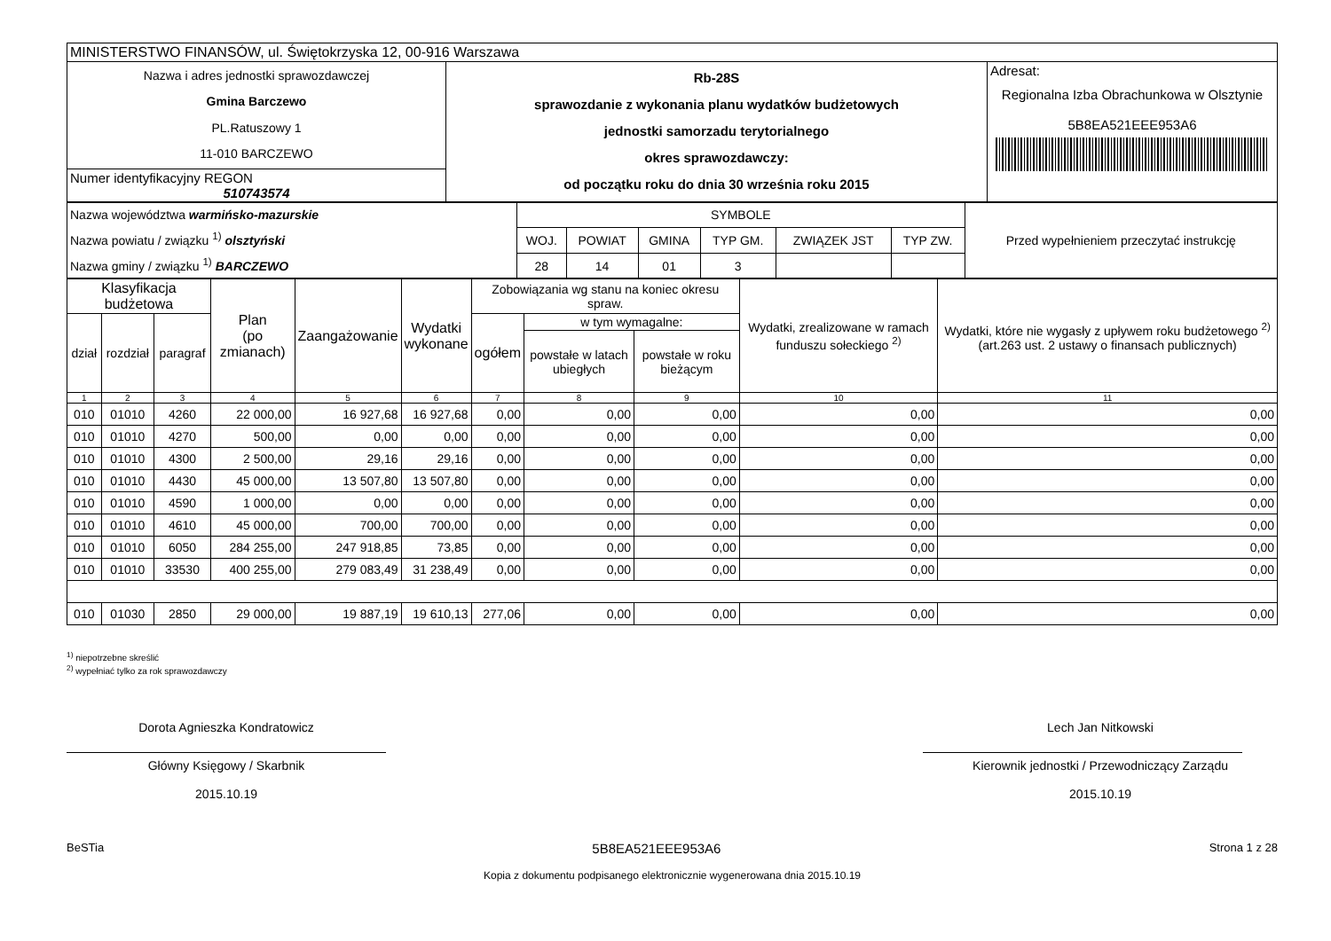| MINISTERSTWO FINANSÓW, ul. Świętokrzyska 12, 00-916 Warszawa | | |
| Nazwa i adres jednostki sprawozdawczej Gmina Barczewo PL.Ratuszowy 1 11-010 BARCZEWO | Rb-28S sprawozdanie z wykonania planu wydatków budżetowych jednostki samorzadu terytorialnego okres sprawozdawczy: od początku roku do dnia 30 września roku 2015 | Adresat: Regionalna Izba Obrachunkowa w Olsztynie 5B8EA521EEE953A6 |
| Numer identyfikacyjny REGON 510743574 | | |
| Nazwa województwa warmińsko-mazurskie Nazwa powiatu / związku <sup>1)</sup> olsztyński Nazwa gminy / związku <sup>1)</sup> BARCZEWO | SYMBOLE | | | | | | Przed wypełnieniem przeczytać instrukcję |
| | WOJ. | POWIAT | GMINA | TYP GM. | ZWIĄZEK JST | TYP ZW. | |
| | 28 | 14 | 01 | 3 | | | |
| Klasyfikacja budżetowa | | | Plan (po zmianach) | Zaangażowanie | Wydatki wykonane | Zobowiązania wg stanu na koniec okresu spraw. | | | Wydatki, zrealizowane w ramach funduszu sołeckiego <sup>2)</sup> | Wydatki, które nie wygasły z upływem roku budżetowego <sup>2)</sup> (art.263 ust. 2 ustawy o finansach publicznych) |
| --- | --- | --- | --- | --- | --- | --- | --- | --- | --- | --- |
| dział | rozdział | paragraf | | | | ogółem | w tym wymagalne: | | | |
| | | | | | | | powstałe w latach ubiegłych | powstałe w roku bieżącym | | |
| 1 | 2 | 3 | 4 | 5 | 6 | 7 | 8 | 9 | 10 | 11 |
| 010 | 01010 | 4260 | 22 000,00 | 16 927,68 | 16 927,68 | 0,00 | 0,00 | 0,00 | 0,00 | 0,00 |
| 010 | 01010 | 4270 | 500,00 | 0,00 | 0,00 | 0,00 | 0,00 | 0,00 | 0,00 | 0,00 |
| 010 | 01010 | 4300 | 2 500,00 | 29,16 | 29,16 | 0,00 | 0,00 | 0,00 | 0,00 | 0,00 |
| 010 | 01010 | 4430 | 45 000,00 | 13 507,80 | 13 507,80 | 0,00 | 0,00 | 0,00 | 0,00 | 0,00 |
| 010 | 01010 | 4590 | 1 000,00 | 0,00 | 0,00 | 0,00 | 0,00 | 0,00 | 0,00 | 0,00 |
| 010 | 01010 | 4610 | 45 000,00 | 700,00 | 700,00 | 0,00 | 0,00 | 0,00 | 0,00 | 0,00 |
| 010 | 01010 | 6050 | 284 255,00 | 247 918,85 | 73,85 | 0,00 | 0,00 | 0,00 | 0,00 | 0,00 |
| 010 | 01010 | 33530 | 400 255,00 | 279 083,49 | 31 238,49 | 0,00 | 0,00 | 0,00 | 0,00 | 0,00 |
| 010 | 01030 | 2850 | 29 000,00 | 19 887,19 | 19 610,13 | 277,06 | 0,00 | 0,00 | 0,00 | 0,00 |
<sup>1)</sup> niepotrzebne skreślić
<sup>2)</sup> wypełniać tylko za rok sprawozdawczy
Dorota Agnieszka Kondratowicz
Główny Księgowy / Skarbnik
2015.10.19
Lech Jan Nitkowski
Kierownik jednostki / Przewodniczący Zarządu
2015.10.19
BeSTia 5B8EA521EEE953A6 Strona 1 z 28
Kopia z dokumentu podpisanego elektronicznie wygenerowana dnia 2015.10.19